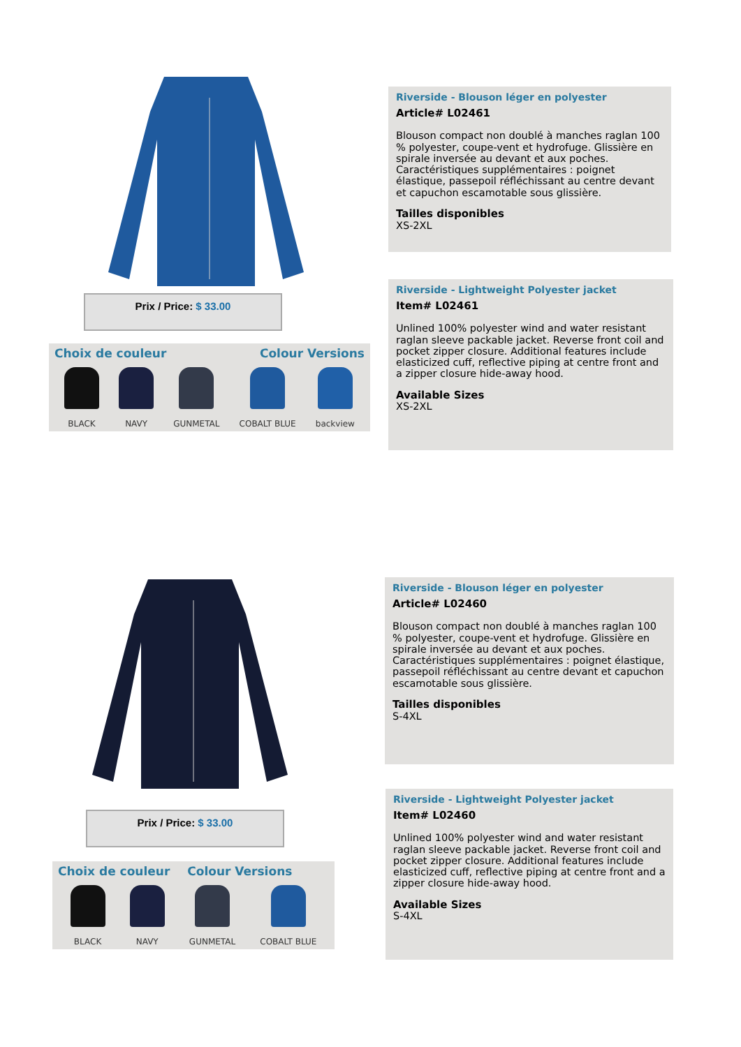Prix / Price: $ 33.00
Choix de couleur Colour Versions
BLACK NAVY GUNMETAL COBALT BLUE backview
Riverside - Blouson léger en polyester
Article# L02461
Blouson compact non doublé à manches raglan 100 % polyester, coupe-vent et hydrofuge. Glissière en spirale inversée au devant et aux poches. Caractéristiques supplémentaires : poignet élastique, passepoil réfléchissant au centre devant et capuchon escamotable sous glissière.
Tailles disponibles
XS-2XL
Riverside - Lightweight Polyester jacket
Item# L02461
Unlined 100% polyester wind and water resistant raglan sleeve packable jacket. Reverse front coil and pocket zipper closure. Additional features include elasticized cuff, reflective piping at centre front and a zipper closure hide-away hood.
Available Sizes
XS-2XL
Prix / Price: $ 33.00
Choix de couleur Colour Versions
BLACK NAVY GUNMETAL COBALT BLUE
Riverside - Blouson léger en polyester
Article# L02460
Blouson compact non doublé à manches raglan 100 % polyester, coupe-vent et hydrofuge. Glissière en spirale inversée au devant et aux poches. Caractéristiques supplémentaires : poignet élastique, passepoil réfléchissant au centre devant et capuchon escamotable sous glissière.
Tailles disponibles
S-4XL
Riverside - Lightweight Polyester jacket
Item# L02460
Unlined 100% polyester wind and water resistant raglan sleeve packable jacket. Reverse front coil and pocket zipper closure. Additional features include elasticized cuff, reflective piping at centre front and a zipper closure hide-away hood.
Available Sizes
S-4XL